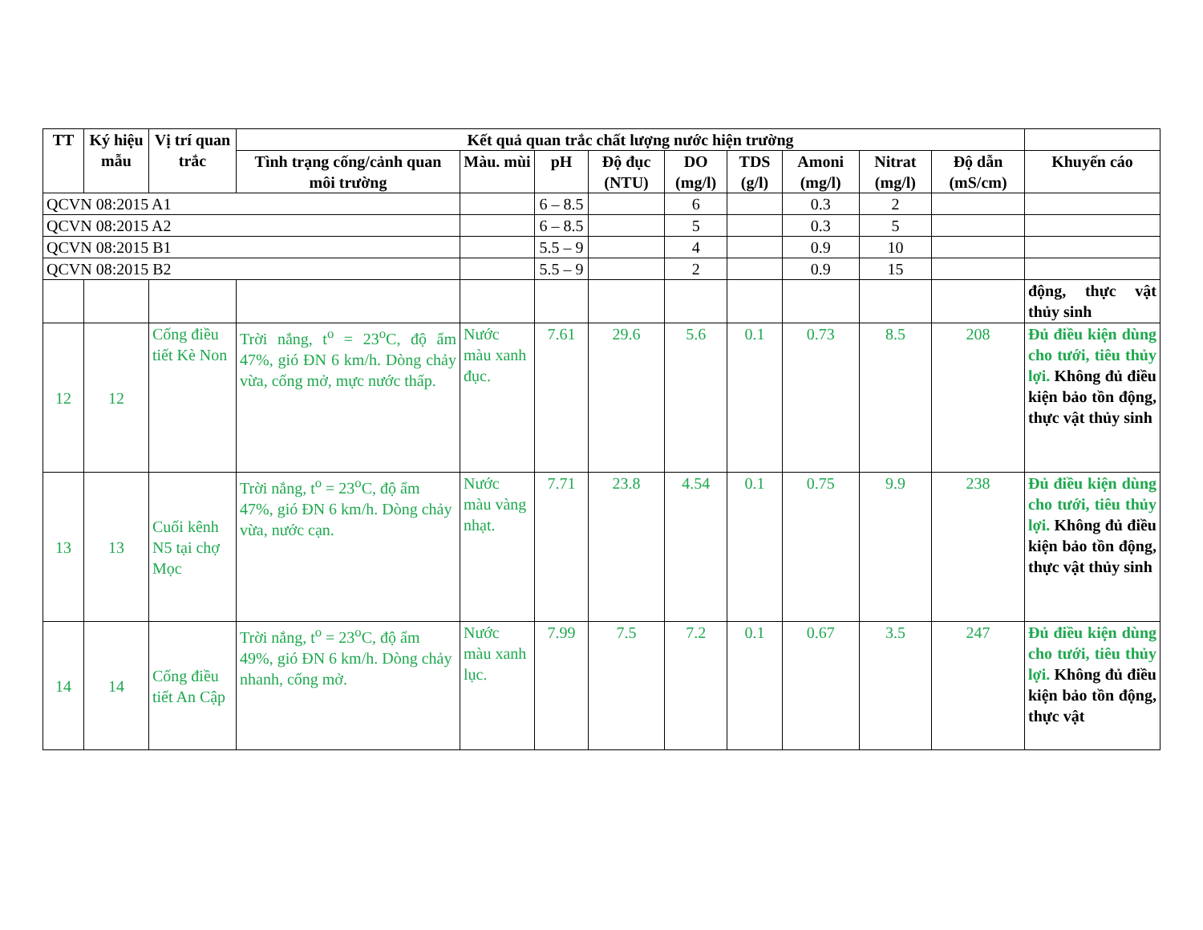| TT | Ký hiệu mẫu | Vị trí quan trắc | Kết quả quan trắc chất lượng nước hiện trường | | | | | | | | | |
| --- | --- | --- | --- | --- | --- | --- | --- | --- | --- | --- | --- | --- |
| | | | Tình trạng cống/cảnh quan môi trường | Màu. mùi | pH | Độ đục (NTU) | DO (mg/l) | TDS (g/l) | Amoni (mg/l) | Nitrat (mg/l) | Độ dẫn (mS/cm) | Khuyến cáo |
| QCVN 08:2015 A1 | | | | | 6 – 8.5 | | 6 | | 0.3 | 2 | | |
| QCVN 08:2015 A2 | | | | | 6 – 8.5 | | 5 | | 0.3 | 5 | | |
| QCVN 08:2015 B1 | | | | | 5.5 – 9 | | 4 | | 0.9 | 10 | | |
| QCVN 08:2015 B2 | | | | | 5.5 – 9 | | 2 | | 0.9 | 15 | | |
| | | | | | | | | | | | | động, thực vật thủy sinh |
| 12 | 12 | Cống điều tiết Kè Non | Trời nắng, t<sup>o</sup> = 23<sup>o</sup>C, độ ẩm 47%, gió ĐN 6 km/h. Dòng chảy vừa, cống mở, mực nước thấp. | Nước màu xanh đục. | 7.61 | 29.6 | 5.6 | 0.1 | 0.73 | 8.5 | 208 | Đủ điều kiện dùng cho tưới, tiêu thủy lợi. Không đủ điều kiện bảo tồn động, thực vật thủy sinh |
| 13 | 13 | Cuối kênh N5 tại chợ Mọc | Trời nắng, t<sup>o</sup> = 23<sup>o</sup>C, độ ẩm 47%, gió ĐN 6 km/h. Dòng chảy vừa, nước cạn. | Nước màu vàng nhạt. | 7.71 | 23.8 | 4.54 | 0.1 | 0.75 | 9.9 | 238 | Đủ điều kiện dùng cho tưới, tiêu thủy lợi. Không đủ điều kiện bảo tồn động, thực vật thủy sinh |
| 14 | 14 | Cống điều tiết An Cập | Trời nắng, t<sup>o</sup> = 23<sup>o</sup>C, độ ẩm 49%, gió ĐN 6 km/h. Dòng chảy nhanh, cống mở. | Nước màu xanh lục. | 7.99 | 7.5 | 7.2 | 0.1 | 0.67 | 3.5 | 247 | Đủ điều kiện dùng cho tưới, tiêu thủy lợi. Không đủ điều kiện bảo tồn động, thực vật |